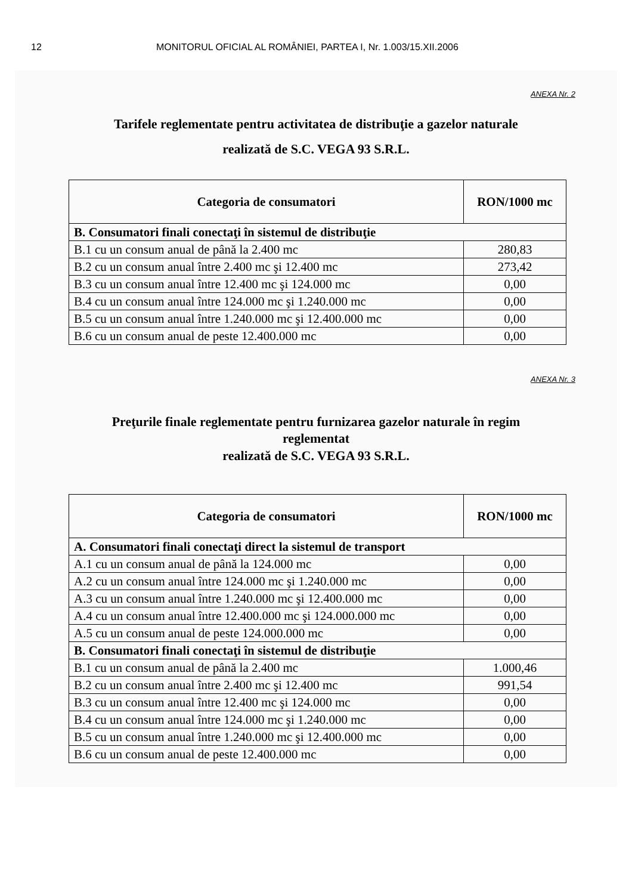12 MONITORUL OFICIAL AL ROMÂNIEI, PARTEA I, Nr. 1.003/15.XII.2006
ANEXA Nr. 2
Tarifele reglementate pentru activitatea de distribuţie a gazelor naturale
realizată de S.C. VEGA 93 S.R.L.
| Categoria de consumatori | RON/1000 mc |
| --- | --- |
| B. Consumatori finali conectaţi în sistemul de distribuţie | |
| B.1 cu un consum anual de până la 2.400 mc | 280,83 |
| B.2 cu un consum anual între 2.400 mc şi 12.400 mc | 273,42 |
| B.3 cu un consum anual între 12.400 mc şi 124.000 mc | 0,00 |
| B.4 cu un consum anual între 124.000 mc şi 1.240.000 mc | 0,00 |
| B.5 cu un consum anual între 1.240.000 mc şi 12.400.000 mc | 0,00 |
| B.6 cu un consum anual de peste 12.400.000 mc | 0,00 |
ANEXA Nr. 3
Preţurile finale reglementate pentru furnizarea gazelor naturale în regim
reglementat
realizată de S.C. VEGA 93 S.R.L.
| Categoria de consumatori | RON/1000 mc |
| --- | --- |
| A. Consumatori finali conectaţi direct la sistemul de transport | |
| A.1 cu un consum anual de până la 124.000 mc | 0,00 |
| A.2 cu un consum anual între 124.000 mc şi 1.240.000 mc | 0,00 |
| A.3 cu un consum anual între 1.240.000 mc şi 12.400.000 mc | 0,00 |
| A.4 cu un consum anual între 12.400.000 mc şi 124.000.000 mc | 0,00 |
| A.5 cu un consum anual de peste 124.000.000 mc | 0,00 |
| B. Consumatori finali conectaţi în sistemul de distribuţie | |
| B.1 cu un consum anual de până la 2.400 mc | 1.000,46 |
| B.2 cu un consum anual între 2.400 mc şi 12.400 mc | 991,54 |
| B.3 cu un consum anual între 12.400 mc şi 124.000 mc | 0,00 |
| B.4 cu un consum anual între 124.000 mc şi 1.240.000 mc | 0,00 |
| B.5 cu un consum anual între 1.240.000 mc şi 12.400.000 mc | 0,00 |
| B.6 cu un consum anual de peste 12.400.000 mc | 0,00 |